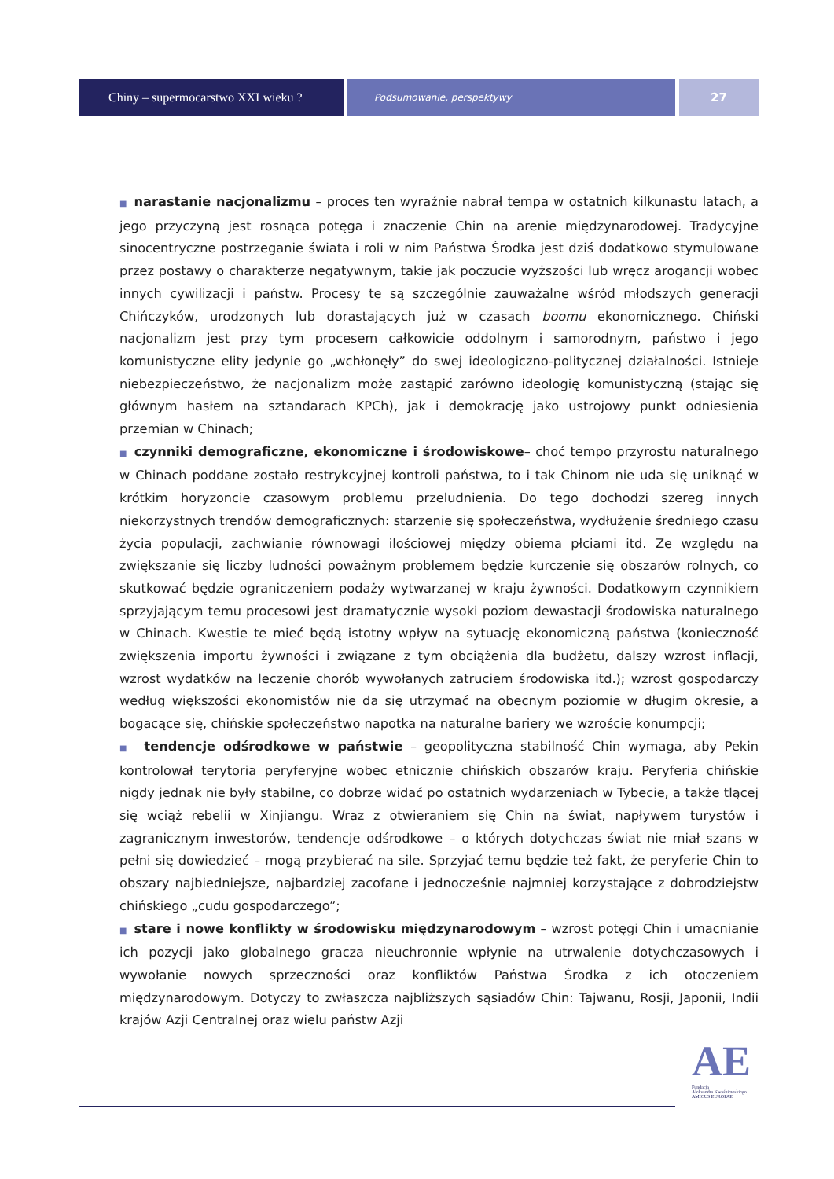Chiny – supermocarstwo XXI wieku ?
Podsumowanie, perspektywy
27
■ narastanie nacjonalizmu – proces ten wyraźnie nabrał tempa w ostatnich kilkunastu latach, a jego przyczyną jest rosnąca potęga i znaczenie Chin na arenie międzynarodowej. Tradycyjne sinocentryczne postrzeganie świata i roli w nim Państwa Środka jest dziś dodatkowo stymulowane przez postawy o charakterze negatywnym, takie jak poczucie wyższości lub wręcz arogancji wobec innych cywilizacji i państw. Procesy te są szczególnie zauważalne wśród młodszych generacji Chińczyków, urodzonych lub dorastających już w czasach boomu ekonomicznego. Chiński nacjonalizm jest przy tym procesem całkowicie oddolnym i samorodnym, państwo i jego komunistyczne elity jedynie go „wchłonęły” do swej ideologiczno-politycznej działalności. Istnieje niebezpieczeństwo, że nacjonalizm może zastąpić zarówno ideologię komunistyczną (stając się głównym hasłem na sztandarach KPCh), jak i demokrację jako ustrojowy punkt odniesienia przemian w Chinach;
■ czynniki demograficzne, ekonomiczne i środowiskowe– choć tempo przyrostu naturalnego w Chinach poddane zostało restrykcyjnej kontroli państwa, to i tak Chinom nie uda się uniknąć w krótkim horyzoncie czasowym problemu przeludnienia. Do tego dochodzi szereg innych niekorzystnych trendów demograficznych: starzenie się społeczeństwa, wydłużenie średniego czasu życia populacji, zachwianie równowagi ilościowej między obiema płciami itd. Ze względu na zwiększanie się liczby ludności poważnym problemem będzie kurczenie się obszarów rolnych, co skutkować będzie ograniczeniem podaży wytwarzanej w kraju żywności. Dodatkowym czynnikiem sprzyjającym temu procesowi jest dramatycznie wysoki poziom dewastacji środowiska naturalnego w Chinach. Kwestie te mieć będą istotny wpływ na sytuację ekonomiczną państwa (konieczność zwiększenia importu żywności i związane z tym obciążenia dla budżetu, dalszy wzrost inflacji, wzrost wydatków na leczenie chorób wywołanych zatruciem środowiska itd.); wzrost gospodarczy według większości ekonomistów nie da się utrzymać na obecnym poziomie w długim okresie, a bogacące się, chińskie społeczeństwo napotka na naturalne bariery we wzroście konumpcji;
■ tendencje odśrodkowe w państwie – geopolityczna stabilność Chin wymaga, aby Pekin kontrolował terytoria peryferyjne wobec etnicznie chińskich obszarów kraju. Peryferia chińskie nigdy jednak nie były stabilne, co dobrze widać po ostatnich wydarzeniach w Tybecie, a także tlącej się wciąż rebelii w Xinjiangu. Wraz z otwieraniem się Chin na świat, napływem turystów i zagranicznym inwestorów, tendencje odśrodkowe – o których dotychczas świat nie miał szans w pełni się dowiedzieć – mogą przybierać na sile. Sprzyjać temu będzie też fakt, że peryferie Chin to obszary najbiedniejsze, najbardziej zacofane i jednocześnie najmniej korzystające z dobrodziejstw chińskiego „cudu gospodarczego”;
■ stare i nowe konflikty w środowisku międzynarodowym – wzrost potęgi Chin i umacnianie ich pozycji jako globalnego gracza nieuchronnie wpłynie na utrwalenie dotychczasowych i wywołanie nowych sprzeczności oraz konfliktów Państwa Środka z ich otoczeniem międzynarodowym. Dotyczy to zwłaszcza najbliższych sąsiadów Chin: Tajwanu, Rosji, Japonii, Indii krajów Azji Centralnej oraz wielu państw Azji
AE
Fundacja
Aleksandra Kwaśniewskiego
AMICUS EUROPAE